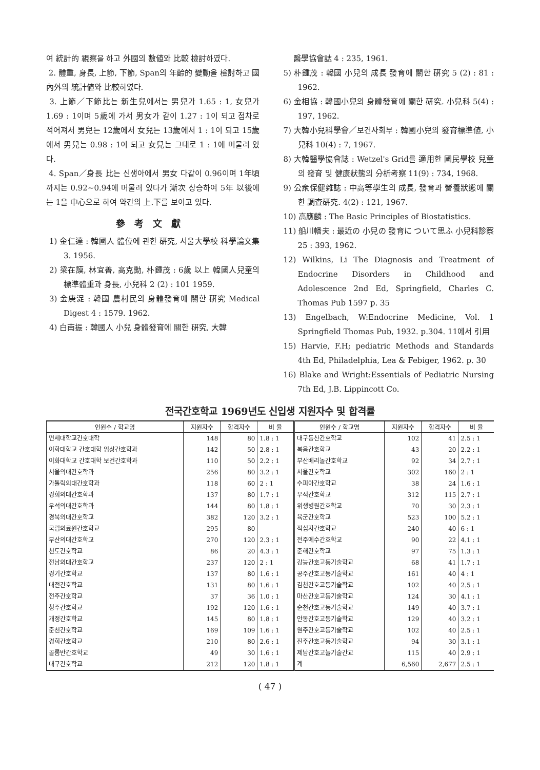여 統計的 視察을 하고 外國의 數値와 比較 檢討하였다.
2. 體重, 身長, 上節, 下節, Span의 年齡的 變動을 檢討하고 國內外의 統計値와 比較하였다.
3. 上節／下節比는 新生兒에서는 男兒가 1.65 : 1, 女兒가 1.69 : 1이며 5歲에 가서 男女가 같이 1.27 : 1이 되고 점차로 적어져서 男兒는 12歲에서 女兒는 13歲에서 1 : 1이 되고 15歲에서 男兒는 0.98 : 1이 되고 女兒는 그대로 1 : 1에 머물러 있다.
4. Span／身長 比는 신생아에서 男女 다같이 0.96이며 1年頃까지는 0.92~0.94에 머물러 있다가 漸次 상승하여 5年 以後에는 1을 中心으로 하여 약간의 上.下를 보이고 있다.
參考文獻
1) 金仁達 : 韓國人 體位에 관한 硏究, 서울大學校 科學論文集 3. 1956.
2) 梁在謨, 林宜善, 高克勳, 朴鍾茂 : 6歲 以上 韓國人兒童의 標準體重과 身長, 小兒科 2 (2) : 101 1959.
3) 金庚浞 : 韓國 農村民의 身體發育에 關한 硏究 Medical Digest 4 : 1579. 1962.
4) 白南振 : 韓國人 小兒 身體發育에 關한 硏究, 大韓
醫學協會誌 4 : 235, 1961.
5) 朴鍾茂 : 韓國 小兒의 成長 發育에 關한 硏究 5 (2) : 81 : 1962.
6) 金相協 : 韓國小兒의 身體發育에 關한 硏究. 小兒科 5(4) : 197, 1962.
7) 大韓小兒科學會／보건사회부 : 韓國小兒의 發育標準値, 小兒科 10(4) : 7, 1967.
8) 大韓醫學協會誌 : Wetzel's Grid를 適用한 國民學校 兒童의 發育 및 健康狀態의 分析考察 11(9) : 734, 1968.
9) 公衆保健雜誌 : 中高等學生의 成長, 發育과 營養狀態에 關한 調査硏究. 4(2) : 121, 1967.
10) 高應麟 : The Basic Principles of Biostatistics.
11) 船川幡夫 : 最近の 小兒の 發育に ついて思ふ 小兒科診察 25 : 393, 1962.
12) Wilkins, Li The Diagnosis and Treatment of Endocrine Disorders in Childhood and Adolescence 2nd Ed, Springfield, Charles C. Thomas Pub 1597 p. 35
13) Engelbach, W:Endocrine Medicine, Vol. 1 Springfield Thomas Pub, 1932. p.304. 11에서 引用
15) Harvie, F.H; pediatric Methods and Standards 4th Ed, Philadelphia, Lea & Febiger, 1962. p. 30
16) Blake and Wright:Essentials of Pediatric Nursing 7th Ed, J.B. Lippincott Co.
전국간호학교 1969년도 신입생 지원자수 및 합격률
| 인원수 / 학교명 | 지원자수 | 합격자수 | 비 율 | 인원수 / 학교명 | 지원자수 | 합격자수 | 비 율 |
| --- | --- | --- | --- | --- | --- | --- | --- |
| 연세대학교간호대학 | 148 | 80 | 1.8 : 1 | 대구동산간호학교 | 102 | 41 | 2.5 : 1 |
| 이화대학교 간호대학 임상간호학과 | 142 | 50 | 2.8 : 1 | 복음간호학교 | 43 | 20 | 2.2 : 1 |
| 이화대학교 간호대학 보건간호학과 | 110 | 50 | 2.2 : 1 | 부산베리놀간호학교 | 92 | 34 | 2.7 : 1 |
| 서울의대간호학과 | 256 | 80 | 3.2 : 1 | 서울간호학교 | 302 | 160 | 2 : 1 |
| 가톨릭의대간호학과 | 118 | 60 | 2 : 1 | 수피아간호학교 | 38 | 24 | 1.6 : 1 |
| 경희의대간호학과 | 137 | 80 | 1.7 : 1 | 우석간호학교 | 312 | 115 | 2.7 : 1 |
| 우석의대간호학과 | 144 | 80 | 1.8 : 1 | 위생병원간호학교 | 70 | 30 | 2.3 : 1 |
| 경북의대간호학교 | 382 | 120 | 3.2 : 1 | 육군간호학교 | 523 | 100 | 5.2 : 1 |
| 국립의료원간호학교 | 295 | 80 | | 적십자간호학교 | 240 | 40 | 6 : 1 |
| 부산의대간호학교 | 270 | 120 | 2.3 : 1 | 전주예수간호학교 | 90 | 22 | 4.1 : 1 |
| 천도간호학교 | 86 | 20 | 4.3 : 1 | 춘해간호학교 | 97 | 75 | 1.3 : 1 |
| 전남의대간호학교 | 237 | 120 | 2 : 1 | 강능간호고등기술학교 | 68 | 41 | 1.7 : 1 |
| 경기간호학교 | 137 | 80 | 1.6 : 1 | 공주간호고등기술학교 | 161 | 40 | 4 : 1 |
| 대전간호학교 | 131 | 80 | 1.6 : 1 | 김천간호고등기술학교 | 102 | 40 | 2.5 : 1 |
| 전주간호학교 | 37 | 36 | 1.0 : 1 | 마산간호고등기술학교 | 124 | 30 | 4.1 : 1 |
| 청주간호학교 | 192 | 120 | 1.6 : 1 | 순천간호고등기술학교 | 149 | 40 | 3.7 : 1 |
| 개정간호학교 | 145 | 80 | 1.8 : 1 | 안동간호고등기술학교 | 129 | 40 | 3.2 : 1 |
| 춘천간호학교 | 169 | 109 | 1.6 : 1 | 원주간호고등기술학교 | 102 | 40 | 2.5 : 1 |
| 경희간호학교 | 210 | 80 | 2.6 : 1 | 진주간호고등기술학교 | 94 | 30 | 3.1 : 1 |
| 골롬반간호학교 | 49 | 30 | 1.6 : 1 | 제남간호고눌기술간교 | 115 | 40 | 2.9 : 1 |
| 대구간호학교 | 212 | 120 | 1.8 : 1 | 계 | 6,560 | 2,677 | 2.5 : 1 |
( 47 )